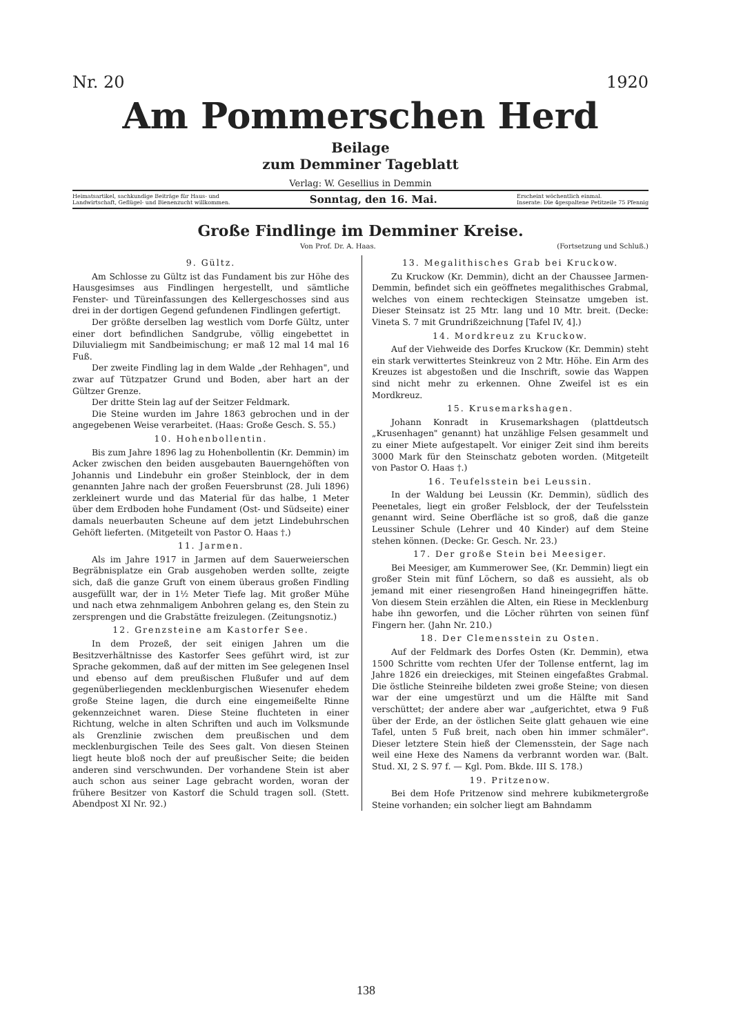Nr. 20 1920
Am Pommerschen Herd
Beilage
zum Demminer Tageblatt
Verlag: W. Gesellius in Demmin
Heimatsartikel, sachkundige Beiträge für Haus- und
Landwirtschaft, Geflügel- und Bienenzucht willkommen. Sonntag, den 16. Mai. Erscheint wöchentlich einmal.
Inserate: Die 4gespaltene Petitzeile 75 Pfennig
Große Findlinge im Demminer Kreise.
Von Prof. Dr. A. Haas. (Fortsetzung und Schluß.)
9. Gültz.
Am Schlosse zu Gültz ist das Fundament bis zur Höhe des Hausgesimses aus Findlingen hergestellt, und sämtliche Fenster- und Türeinfassungen des Kellergeschosses sind aus drei in der dortigen Gegend gefundenen Findlingen gefertigt.
Der größte derselben lag westlich vom Dorfe Gültz, unter einer dort befindlichen Sandgrube, völlig eingebettet in Diluvialiegm mit Sandbeimischung; er maß 12 mal 14 mal 16 Fuß.
Der zweite Findling lag in dem Walde „der Rehhagen", und zwar auf Tützpatzer Grund und Boden, aber hart an der Gültzer Grenze.
Der dritte Stein lag auf der Seitzer Feldmark.
Die Steine wurden im Jahre 1863 gebrochen und in der angegebenen Weise verarbeitet. (Haas: Große Gesch. S. 55.)
10. Hohenbollentin.
Bis zum Jahre 1896 lag zu Hohenbollentin (Kr. Demmin) im Acker zwischen den beiden ausgebauten Bauerngehöften von Johannis und Lindebuhr ein großer Steinblock, der in dem genannten Jahre nach der großen Feuersbrunst (28. Juli 1896) zerkleinert wurde und das Material für das halbe, 1 Meter über dem Erdboden hohe Fundament (Ost- und Südseite) einer damals neuerbauten Scheune auf dem jetzt Lindebuhrschen Gehöft lieferten. (Mitgeteilt von Pastor O. Haas †.)
11. Jarmen.
Als im Jahre 1917 in Jarmen auf dem Sauerweierschen Begräbnisplatze ein Grab ausgehoben werden sollte, zeigte sich, daß die ganze Gruft von einem überaus großen Findling ausgefüllt war, der in 1½ Meter Tiefe lag. Mit großer Mühe und nach etwa zehnmaligem Anbohren gelang es, den Stein zu zersprengen und die Grabstätte freizulegen. (Zeitungsnotiz.)
12. Grenzsteine am Kastorfer See.
In dem Prozeß, der seit einigen Jahren um die Besitzverhältnisse des Kastorfer Sees geführt wird, ist zur Sprache gekommen, daß auf der mitten im See gelegenen Insel und ebenso auf dem preußischen Flußufer und auf dem gegenüberliegenden mecklenburgischen Wiesenufer ehedem große Steine lagen, die durch eine eingemeißelte Rinne gekennzeichnet waren. Diese Steine fluchteten in einer Richtung, welche in alten Schriften und auch im Volksmunde als Grenzlinie zwischen dem preußischen und dem mecklenburgischen Teile des Sees galt. Von diesen Steinen liegt heute bloß noch der auf preußischer Seite; die beiden anderen sind verschwunden. Der vorhandene Stein ist aber auch schon aus seiner Lage gebracht worden, woran der frühere Besitzer von Kastorf die Schuld tragen soll. (Stett. Abendpost XI Nr. 92.)
13. Megalithisches Grab bei Kruckow.
Zu Kruckow (Kr. Demmin), dicht an der Chaussee Jarmen-Demmin, befindet sich ein geöffnetes megalithisches Grabmal, welches von einem rechteckigen Steinsatze umgeben ist. Dieser Steinsatz ist 25 Mtr. lang und 10 Mtr. breit. (Decke: Vineta S. 7 mit Grundrißzeichnung [Tafel IV, 4].)
14. Mordkreuz zu Kruckow.
Auf der Viehweide des Dorfes Kruckow (Kr. Demmin) steht ein stark verwittertes Steinkreuz von 2 Mtr. Höhe. Ein Arm des Kreuzes ist abgestoßen und die Inschrift, sowie das Wappen sind nicht mehr zu erkennen. Ohne Zweifel ist es ein Mordkreuz.
15. Krusemarkshagen.
Johann Konradt in Krusemarkshagen (plattdeutsch „Krusenhagen" genannt) hat unzählige Felsen gesammelt und zu einer Miete aufgestapelt. Vor einiger Zeit sind ihm bereits 3000 Mark für den Steinschatz geboten worden. (Mitgeteilt von Pastor O. Haas †.)
16. Teufelsstein bei Leussin.
In der Waldung bei Leussin (Kr. Demmin), südlich des Peenetales, liegt ein großer Felsblock, der der Teufelsstein genannt wird. Seine Oberfläche ist so groß, daß die ganze Leussiner Schule (Lehrer und 40 Kinder) auf dem Steine stehen können. (Decke: Gr. Gesch. Nr. 23.)
17. Der große Stein bei Meesiger.
Bei Meesiger, am Kummerower See, (Kr. Demmin) liegt ein großer Stein mit fünf Löchern, so daß es aussieht, als ob jemand mit einer riesengroßen Hand hineingegriffen hätte. Von diesem Stein erzählen die Alten, ein Riese in Mecklenburg habe ihn geworfen, und die Löcher rührten von seinen fünf Fingern her. (Jahn Nr. 210.)
18. Der Clemensstein zu Osten.
Auf der Feldmark des Dorfes Osten (Kr. Demmin), etwa 1500 Schritte vom rechten Ufer der Tollense entfernt, lag im Jahre 1826 ein dreieckiges, mit Steinen eingefaßtes Grabmal. Die östliche Steinreihe bildeten zwei große Steine; von diesen war der eine umgestürzt und um die Hälfte mit Sand verschüttet; der andere aber war „aufgerichtet, etwa 9 Fuß über der Erde, an der östlichen Seite glatt gehauen wie eine Tafel, unten 5 Fuß breit, nach oben hin immer schmäler". Dieser letztere Stein hieß der Clemensstein, der Sage nach weil eine Hexe des Namens da verbrannt worden war. (Balt. Stud. XI, 2 S. 97 f. — Kgl. Pom. Bkde. III S. 178.)
19. Pritzenow.
Bei dem Hofe Pritzenow sind mehrere kubikmetergroße Steine vorhanden; ein solcher liegt am Bahndamm
138